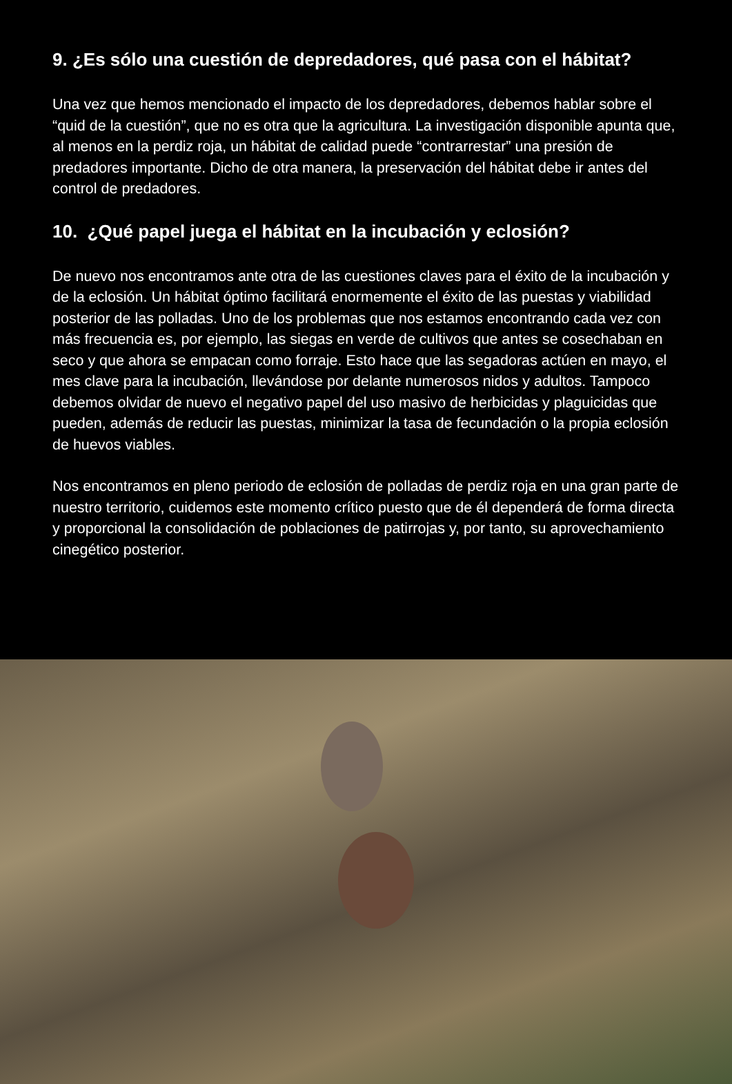9. ¿Es sólo una cuestión de depredadores, qué pasa con el hábitat?
Una vez que hemos mencionado el impacto de los depredadores, debemos hablar sobre el “quid de la cuestión”, que no es otra que la agricultura. La investigación disponible apunta que, al menos en la perdiz roja, un hábitat de calidad puede “contrarrestar” una presión de predadores importante. Dicho de otra manera, la preservación del hábitat debe ir antes del control de predadores.
10. ¿Qué papel juega el hábitat en la incubación y eclosión?
De nuevo nos encontramos ante otra de las cuestiones claves para el éxito de la incubación y de la eclosión. Un hábitat óptimo facilitará enormemente el éxito de las puestas y viabilidad posterior de las polladas. Uno de los problemas que nos estamos encontrando cada vez con más frecuencia es, por ejemplo, las siegas en verde de cultivos que antes se cosechaban en seco y que ahora se empacan como forraje. Esto hace que las segadoras actúen en mayo, el mes clave para la incubación, llevándose por delante numerosos nidos y adultos. Tampoco debemos olvidar de nuevo el negativo papel del uso masivo de herbicidas y plaguicidas que pueden, además de reducir las puestas, minimizar la tasa de fecundación o la propia eclosión de huevos viables.
Nos encontramos en pleno periodo de eclosión de polladas de perdiz roja en una gran parte de nuestro territorio, cuidemos este momento crítico puesto que de él dependerá de forma directa y proporcional la consolidación de poblaciones de patirrojas y, por tanto, su aprovechamiento cinegético posterior.